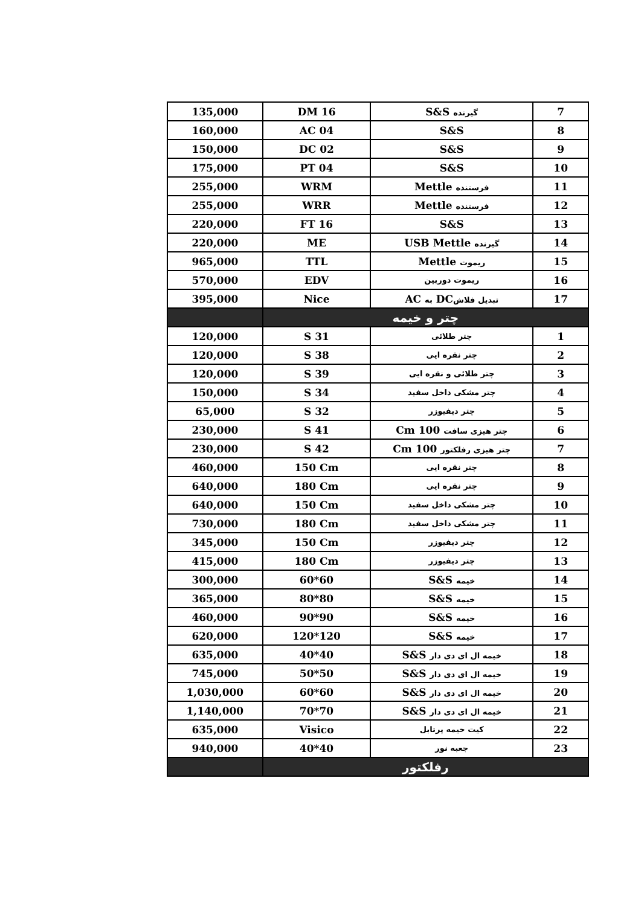| 135,000 | DM 16 | گیرنده S&S | 7 |
| 160,000 | AC 04 | S&S | 8 |
| 150,000 | DC 02 | S&S | 9 |
| 175,000 | PT 04 | S&S | 10 |
| 255,000 | WRM | فرستنده Mettle | 11 |
| 255,000 | WRR | فرستنده Mettle | 12 |
| 220,000 | FT 16 | S&S | 13 |
| 220,000 | ME | گیرنده USB Mettle | 14 |
| 965,000 | TTL | ریموت Mettle | 15 |
| 570,000 | EDV | ریموت دوربین | 16 |
| 395,000 | Nice | تبدیل فلاش DC به AC | 17 |
| | چتر و خیمه | | |
| 120,000 | S 31 | چتر طلائی | 1 |
| 120,000 | S 38 | چتر نقره ایی | 2 |
| 120,000 | S 39 | چتر طلائی و نقره ایی | 3 |
| 150,000 | S 34 | چتر مشکی داخل سفید | 4 |
| 65,000 | S 32 | چتر دیفیوزر | 5 |
| 230,000 | S 41 | چتر هیزی سافت 100 Cm | 6 |
| 230,000 | S 42 | چتر هیزی رفلکتور 100 Cm | 7 |
| 460,000 | 150 Cm | چتر نقره ایی | 8 |
| 640,000 | 180 Cm | چتر نقره ایی | 9 |
| 640,000 | 150 Cm | چتر مشکی داخل سفید | 10 |
| 730,000 | 180 Cm | چتر مشکی داخل سفید | 11 |
| 345,000 | 150 Cm | چتر دیفیوزر | 12 |
| 415,000 | 180 Cm | چتر دیفیوزر | 13 |
| 300,000 | 60*60 | خیمه S&S | 14 |
| 365,000 | 80*80 | خیمه S&S | 15 |
| 460,000 | 90*90 | خیمه S&S | 16 |
| 620,000 | 120*120 | خیمه S&S | 17 |
| 635,000 | 40*40 | خیمه ال ای دی دار S&S | 18 |
| 745,000 | 50*50 | خیمه ال ای دی دار S&S | 19 |
| 1,030,000 | 60*60 | خیمه ال ای دی دار S&S | 20 |
| 1,140,000 | 70*70 | خیمه ال ای دی دار S&S | 21 |
| 635,000 | Visico | کیت خیمه پرتابل | 22 |
| 940,000 | 40*40 | جعبه نور | 23 |
| | رفلکتور | | |